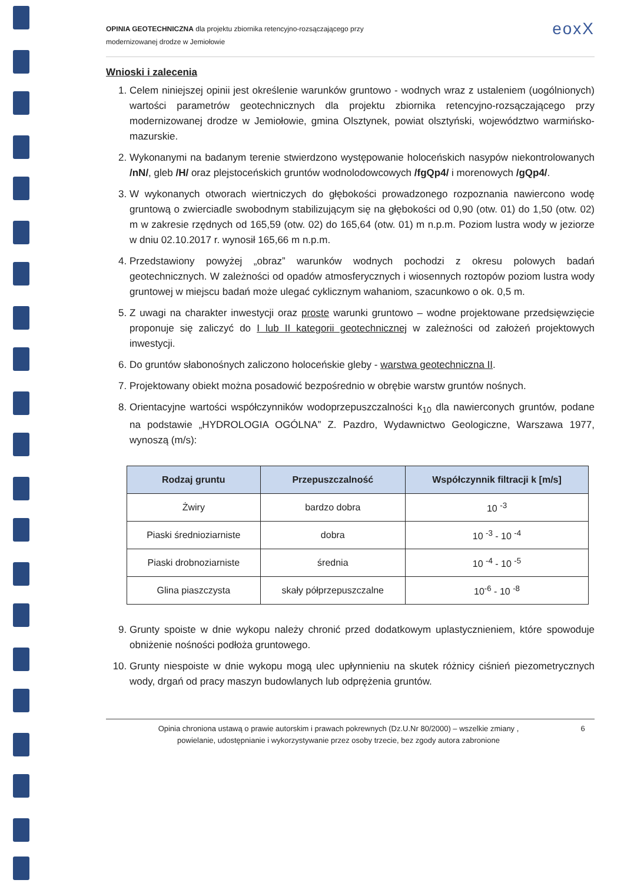OPINIA GEOTECHNICZNA dla projektu zbiornika retencyjno-rozsączającego przy
modernizowanej drodze w Jemiołowie
eoxX
Wnioski i zalecenia
1. Celem niniejszej opinii jest określenie warunków gruntowo - wodnych wraz z ustaleniem (uogólnionych) wartości parametrów geotechnicznych dla projektu zbiornika retencyjno-rozsączającego przy modernizowanej drodze w Jemiołowie, gmina Olsztynek, powiat olsztyński, województwo warmińsko-mazurskie.
2. Wykonanymi na badanym terenie stwierdzono występowanie holoceńskich nasypów niekontrolowanych /nN/, gleb /H/ oraz plejstoceńskich gruntów wodnolodowcowych /fgQp4/ i morenowych /gQp4/.
3. W wykonanych otworach wiertniczych do głębokości prowadzonego rozpoznania nawiercono wodę gruntową o zwierciadle swobodnym stabilizującym się na głębokości od 0,90 (otw. 01) do 1,50 (otw. 02) m w zakresie rzędnych od 165,59 (otw. 02) do 165,64 (otw. 01) m n.p.m. Poziom lustra wody w jeziorze w dniu 02.10.2017 r. wynosił 165,66 m n.p.m.
4. Przedstawiony powyżej „obraz” warunków wodnych pochodzi z okresu polowych badań geotechnicznych. W zależności od opadów atmosferycznych i wiosennych roztopów poziom lustra wody gruntowej w miejscu badań może ulegać cyklicznym wahaniom, szacunkowo o ok. 0,5 m.
5. Z uwagi na charakter inwestycji oraz proste warunki gruntowo – wodne projektowane przedsięwzięcie proponuje się zaliczyć do I lub II kategorii geotechnicznej w zależności od założeń projektowych inwestycji.
6. Do gruntów słabonośnych zaliczono holoceńskie gleby - warstwa geotechniczna II.
7. Projektowany obiekt można posadowić bezpośrednio w obrębie warstw gruntów nośnych.
8. Orientacyjne wartości współczynników wodoprzepuszczalności k<sub>10</sub> dla nawierconych gruntów, podane na podstawie „HYDROLOGIA OGÓLNA” Z. Pazdro, Wydawnictwo Geologiczne, Warszawa 1977, wynoszą (m/s):
| Rodzaj gruntu | Przepuszczalność | Współczynnik filtracji k [m/s] |
| --- | --- | --- |
| Żwiry | bardzo dobra | 10 <sup>-3</sup> |
| Piaski średnioziarniste | dobra | 10 <sup>-3</sup> - 10 <sup>-4</sup> |
| Piaski drobnoziarniste | średnia | 10 <sup>-4</sup> - 10 <sup>-5</sup> |
| Glina piaszczysta | skały półprzepuszczalne | 10<sup>-6</sup> - 10 <sup>-8</sup> |
9. Grunty spoiste w dnie wykopu należy chronić przed dodatkowym uplastycznieniem, które spowoduje obniżenie nośności podłoża gruntowego.
10. Grunty niespoiste w dnie wykopu mogą ulec upłynnieniu na skutek różnicy ciśnień piezometrycznych wody, drgań od pracy maszyn budowlanych lub odprężenia gruntów.
Opinia chroniona ustawą o prawie autorskim i prawach pokrewnych (Dz.U.Nr 80/2000) – wszelkie zmiany ,
powielanie, udostępnianie i wykorzystywanie przez osoby trzecie, bez zgody autora zabronione
6